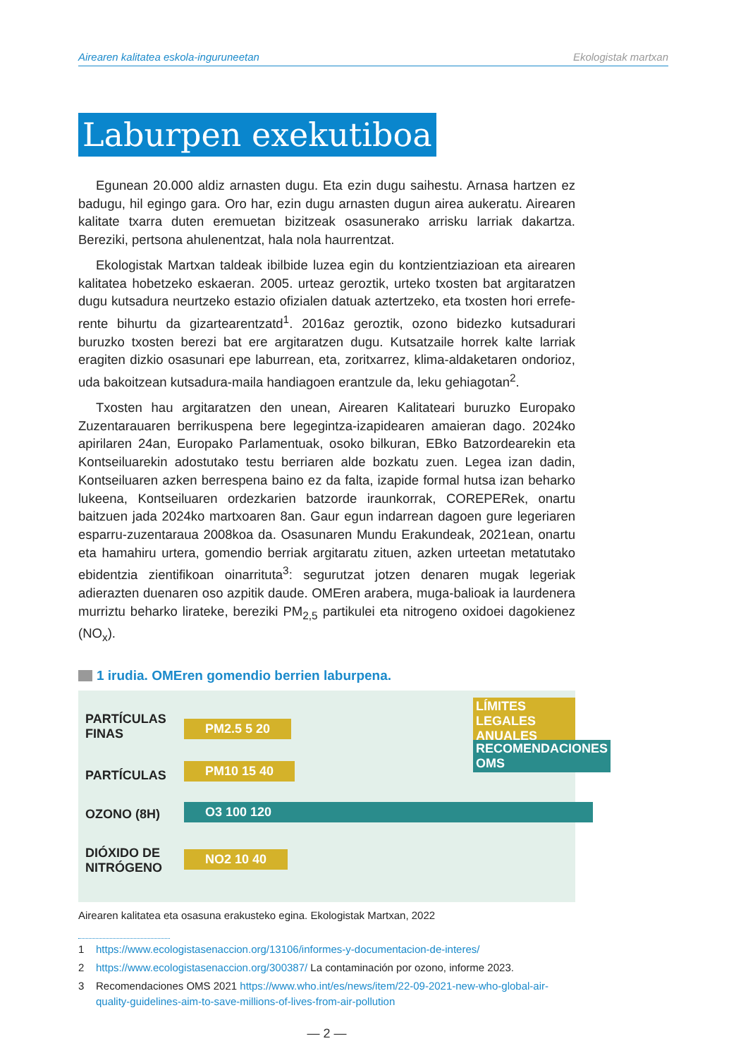Airearen kalitatea eskola-inguruneetan Ekologistak martxan
Laburpen exekutiboa
Egunean 20.000 aldiz arnasten dugu. Eta ezin dugu saihestu. Arnasa hartzen ez badugu, hil egingo gara. Oro har, ezin dugu arnasten dugun airea aukeratu. Airearen kalitate txarra duten eremuetan bizitzeak osasunerako arrisku larriak dakartza. Bereziki, pertsona ahulenentzat, hala nola haurrentzat.
Ekologistak Martxan taldeak ibilbide luzea egin du kontzientziazioan eta airearen kalitatea hobetzeko eskaeran. 2005. urteaz geroztik, urteko txosten bat argitaratzen dugu kutsadura neurtzeko estazio ofizialen datuak aztertzeko, eta txosten hori errefe­rente bihurtu da gizartearentzatd<sup>1</sup>. 2016az geroztik, ozono bidezko kutsadurari buruzko txosten berezi bat ere argitaratzen dugu. Kutsatzaile horrek kalte larriak eragiten dizkio osasunari epe laburrean, eta, zoritxarrez, klima-aldaketaren ondorioz, uda bakoitzean kutsadura-maila handiagoen erantzule da, leku gehiagotan<sup>2</sup>.
Txosten hau argitaratzen den unean, Airearen Kalitateari buruzko Europako Zuzentarauaren berrikuspena bere legegintza-izapidearen amaieran dago. 2024ko apirilaren 24an, Europako Parlamentuak, osoko bilkuran, EBko Batzordearekin eta Kontseiluarekin adostutako testu berriaren alde bozkatu zuen. Legea izan dadin, Kontseiluaren azken berrespena baino ez da falta, izapide formal hutsa izan beharko lukeena, Kontseiluaren ordezkarien batzorde iraunkorrak, COREPERek, onartu baitzuen jada 2024ko martxoaren 8an. Gaur egun indarrean dagoen gure legeriaren esparru-zuzentaraua 2008koa da. Osasunaren Mundu Erakundeak, 2021ean, onartu eta hamahiru urtera, gomendio berriak argitaratu zituen, azken urteetan metatutako ebidentzia zientifikoan oinarrituta<sup>3</sup>: segurutzat jotzen denaren mugak legeriak adierazten duenaren oso azpitik daude. OMEren arabera, muga-balioak ia laurdenera murriztu beharko lirateke, bereziki PM<sub>2,5</sub> partikulei eta nitrogeno oxidoei dagokienez (NO<sub>x</sub>).
1 irudia. OMEren gomendio berrien laburpena.
PARTÍCULAS
FINAS
PARTÍCULAS
OZONO (8H)
DIÓXIDO DE
NITRÓGENO
PM2.5 5 20
PM10 15 40
O3 100 120
NO2 10 40
LÍMITES LEGALES
ANUALES
RECOMENDACIONES
OMS
Airearen kalitatea eta osasuna erakusteko egina. Ekologistak Martxan, 2022
1 https://www.ecologistasenaccion.org/13106/informes-y-documentacion-de-interes/
2 https://www.ecologistasenaccion.org/300387/ La contaminación por ozono, informe 2023.
3 Recomendaciones OMS 2021 https://www.who.int/es/news/item/22-09-2021-new-who-global-air-quality-guidelines-aim-to-save-millions-of-lives-from-air-pollution
— 2 —